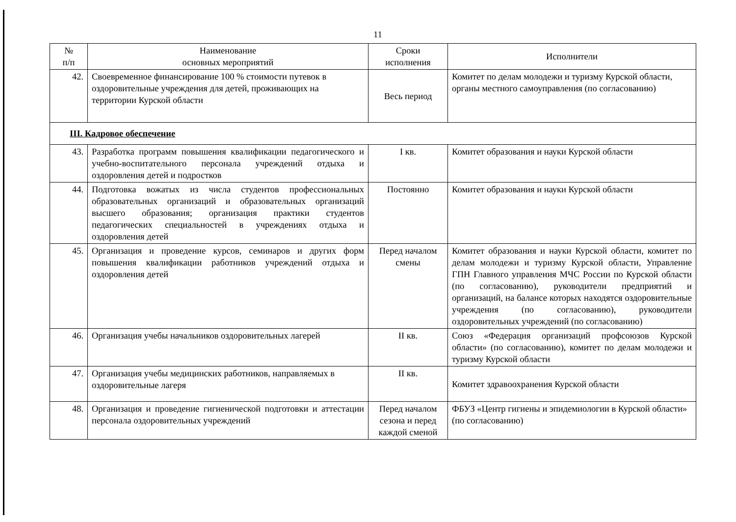11
| № п/п | Наименование основных мероприятий | Сроки исполнения | Исполнители |
| --- | --- | --- | --- |
| 42. | Своевременное финансирование 100 % стоимости путевок в оздоровительные учреждения для детей, проживающих на территории Курской области | Весь период | Комитет по делам молодежи и туризму Курской области, органы местного самоуправления (по согласованию) |
| III. Кадровое обеспечение | | | |
| 43. | Разработка программ повышения квалификации педагогического и учебно-воспитательного персонала учреждений отдыха и оздоровления детей и подростков | I кв. | Комитет образования и науки Курской области |
| 44. | Подготовка вожатых из числа студентов профессиональных образовательных организаций и образовательных организаций высшего образования; организация практики студентов педагогических специальностей в учреждениях отдыха и оздоровления детей | Постоянно | Комитет образования и науки Курской области |
| 45. | Организация и проведение курсов, семинаров и других форм повышения квалификации работников учреждений отдыха и оздоровления детей | Перед началом смены | Комитет образования и науки Курской области, комитет по делам молодежи и туризму Курской области, Управление ГПН Главного управления МЧС России по Курской области (по согласованию), руководители предприятий и организаций, на балансе которых находятся оздоровительные учреждения (по согласованию), руководители оздоровительных учреждений (по согласованию) |
| 46. | Организация учебы начальников оздоровительных лагерей | II кв. | Союз «Федерация организаций профсоюзов Курской области» (по согласованию), комитет по делам молодежи и туризму Курской области |
| 47. | Организация учебы медицинских работников, направляемых в оздоровительные лагеря | II кв. | Комитет здравоохранения Курской области |
| 48. | Организация и проведение гигиенической подготовки и аттестации персонала оздоровительных учреждений | Перед началом сезона и перед каждой сменой | ФБУЗ «Центр гигиены и эпидемиологии в Курской области» (по согласованию) |